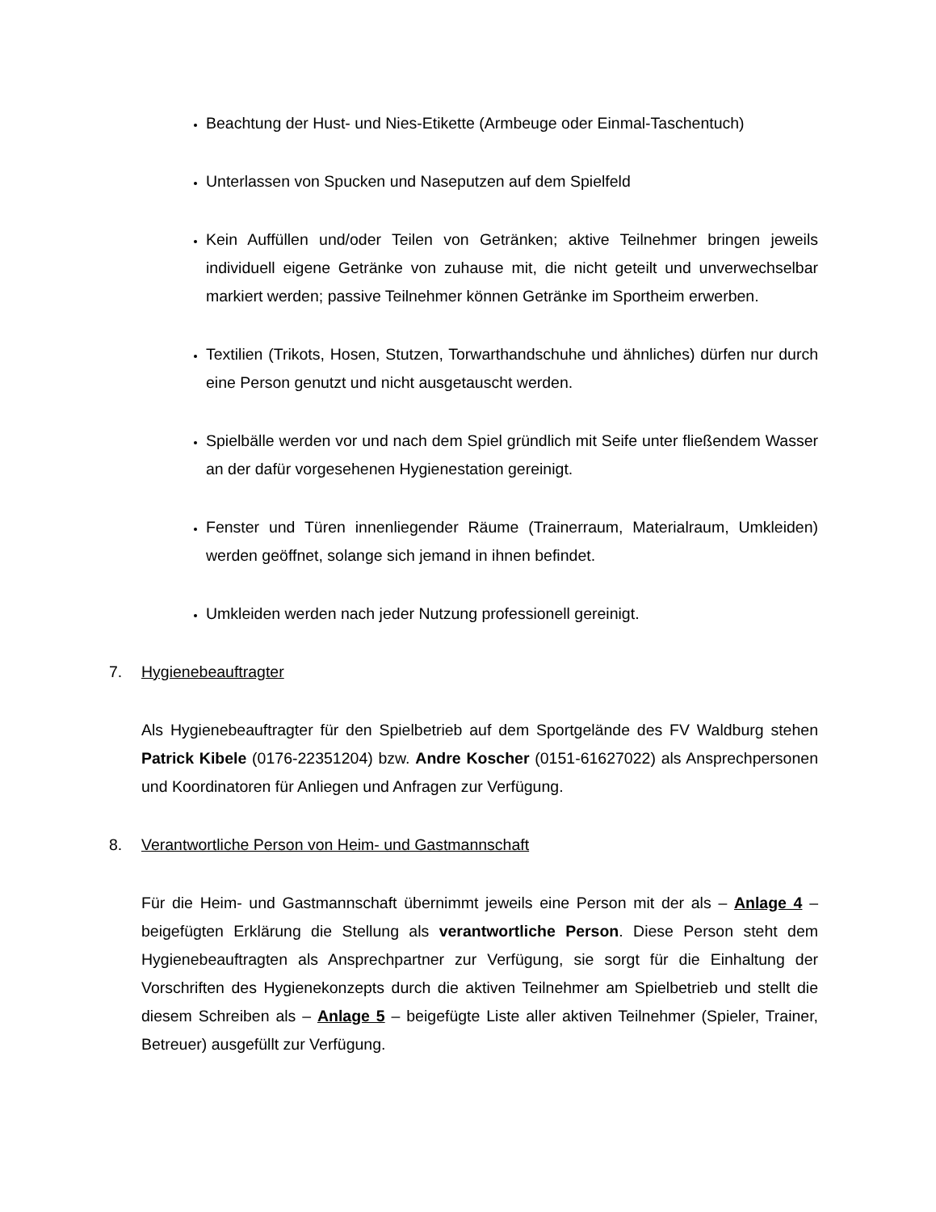Beachtung der Hust- und Nies-Etikette (Armbeuge oder Einmal-Taschentuch)
Unterlassen von Spucken und Naseputzen auf dem Spielfeld
Kein Auffüllen und/oder Teilen von Getränken; aktive Teilnehmer bringen jeweils individuell eigene Getränke von zuhause mit, die nicht geteilt und unverwechselbar markiert werden; passive Teilnehmer können Getränke im Sportheim erwerben.
Textilien (Trikots, Hosen, Stutzen, Torwarthandschuhe und ähnliches) dürfen nur durch eine Person genutzt und nicht ausgetauscht werden.
Spielbälle werden vor und nach dem Spiel gründlich mit Seife unter fließendem Wasser an der dafür vorgesehenen Hygienestation gereinigt.
Fenster und Türen innenliegender Räume (Trainerraum, Materialraum, Umkleiden) werden geöffnet, solange sich jemand in ihnen befindet.
Umkleiden werden nach jeder Nutzung professionell gereinigt.
7. Hygienebeauftragter
Als Hygienebeauftragter für den Spielbetrieb auf dem Sportgelände des FV Waldburg stehen Patrick Kibele (0176-22351204) bzw. Andre Koscher (0151-61627022) als Ansprechpersonen und Koordinatoren für Anliegen und Anfragen zur Verfügung.
8. Verantwortliche Person von Heim- und Gastmannschaft
Für die Heim- und Gastmannschaft übernimmt jeweils eine Person mit der als – Anlage 4 – beigefügten Erklärung die Stellung als verantwortliche Person. Diese Person steht dem Hygienebeauftragten als Ansprechpartner zur Verfügung, sie sorgt für die Einhaltung der Vorschriften des Hygienekonzepts durch die aktiven Teilnehmer am Spielbetrieb und stellt die diesem Schreiben als – Anlage 5 – beigefügte Liste aller aktiven Teilnehmer (Spieler, Trainer, Betreuer) ausgefüllt zur Verfügung.